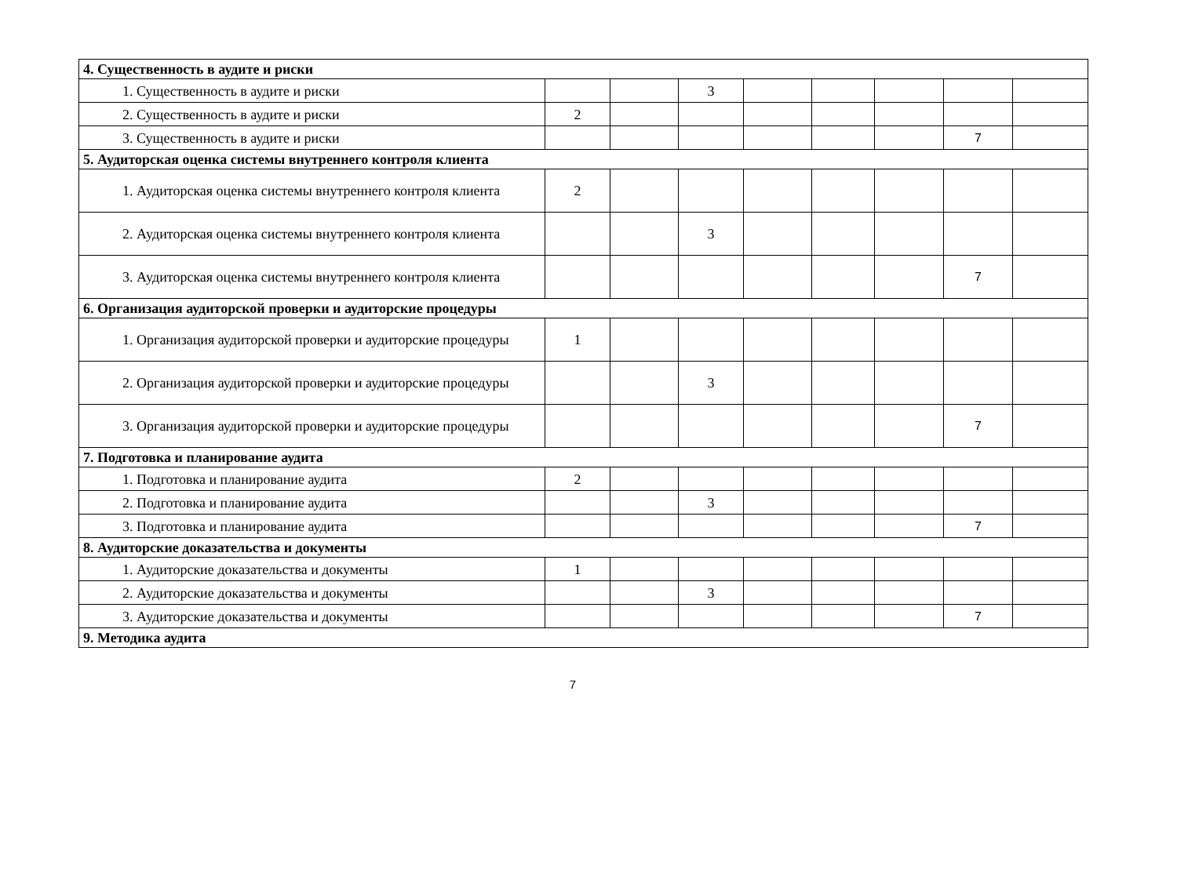| 4. Существенность в аудите и риски | | | | | | | | |
| 1. Существенность в аудите и риски | | | 3 | | | | | |
| 2. Существенность в аудите и риски | 2 | | | | | | | |
| 3. Существенность в аудите и риски | | | | | | | 7 | |
| 5. Аудиторская оценка системы внутреннего контроля клиента | | | | | | | | |
| 1. Аудиторская оценка системы внутреннего контроля клиента | 2 | | | | | | | |
| 2. Аудиторская оценка системы внутреннего контроля клиента | | | 3 | | | | | |
| 3. Аудиторская оценка системы внутреннего контроля клиента | | | | | | | 7 | |
| 6. Организация аудиторской проверки и аудиторские процедуры | | | | | | | | |
| 1. Организация аудиторской проверки и аудиторские процедуры | 1 | | | | | | | |
| 2. Организация аудиторской проверки и аудиторские процедуры | | | 3 | | | | | |
| 3. Организация аудиторской проверки и аудиторские процедуры | | | | | | | 7 | |
| 7. Подготовка и планирование аудита | | | | | | | | |
| 1. Подготовка и планирование аудита | 2 | | | | | | | |
| 2. Подготовка и планирование аудита | | | 3 | | | | | |
| 3. Подготовка и планирование аудита | | | | | | | 7 | |
| 8. Аудиторские доказательства и документы | | | | | | | | |
| 1. Аудиторские доказательства и документы | 1 | | | | | | | |
| 2. Аудиторские доказательства и документы | | | 3 | | | | | |
| 3. Аудиторские доказательства и документы | | | | | | | 7 | |
| 9. Методика аудита | | | | | | | | |
7